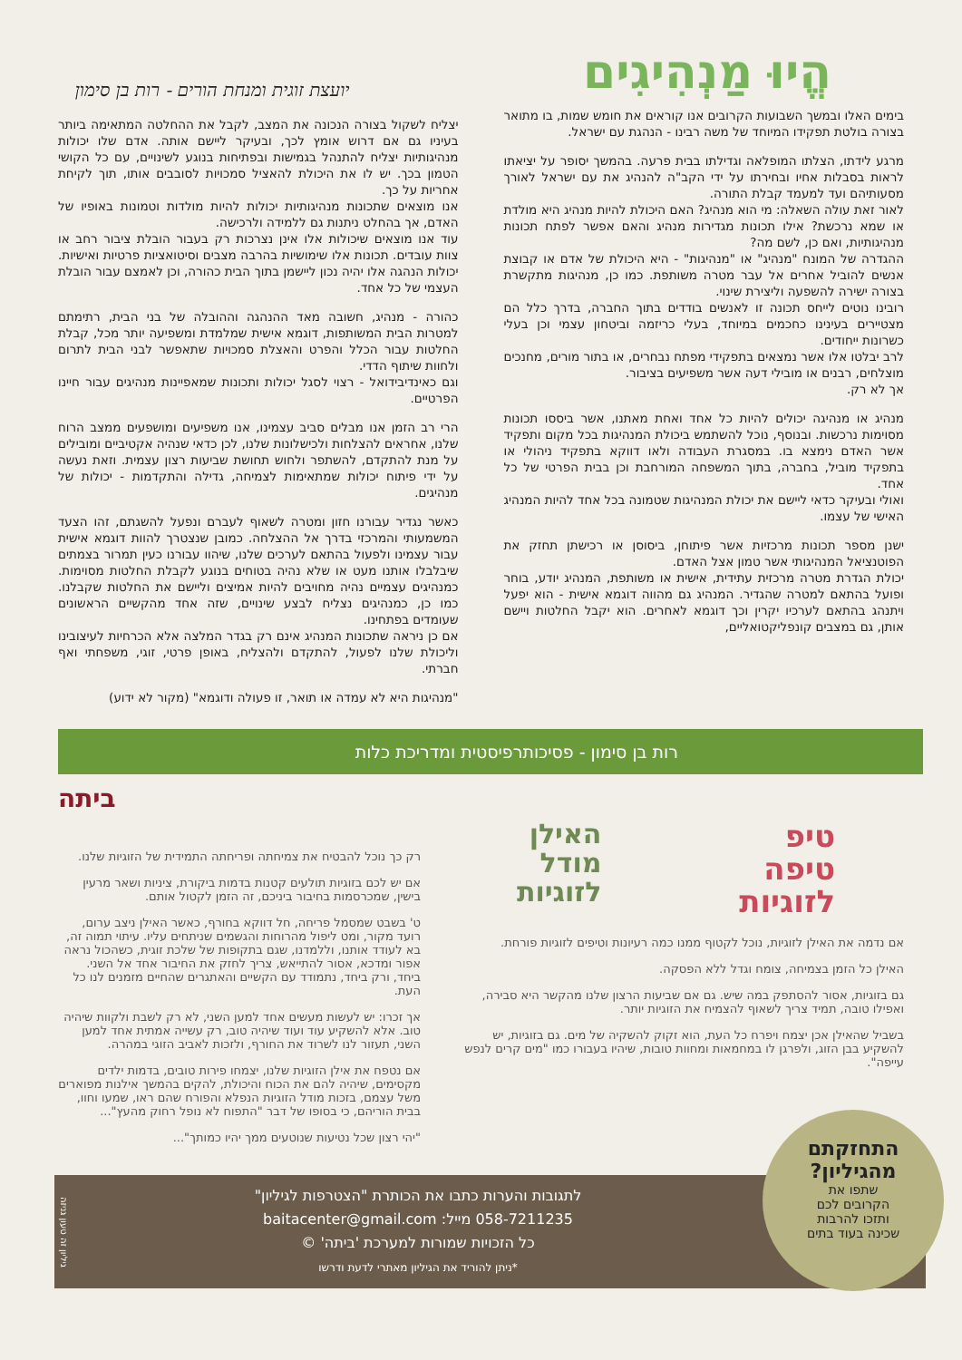הֱיוּ מַנְהִיגִים
בימים האלו ובמשך השבועות הקרובים אנו קוראים את חומש שמות, בו מתואר בצורה בולטת תפקידו המיוחד של משה רבינו - הנהגת עם ישראל.
מרגע לידתו, הצלתו המופלאה וגדילתו בבית פרעה. בהמשך יסופר על יציאתו לראות בסבלות אחיו ובחירתו על ידי הקב"ה להנהיג את עם ישראל לאורך מסעותיהם ועד למעמד קבלת התורה.
לאור זאת עולה השאלה: מי הוא מנהיג? האם היכולת להיות מנהיג היא מולדת או שמא נרכשת? אילו תכונות מגדירות מנהיג והאם אפשר לפתח תכונות מנהיגותיות, ואם כן, לשם מה?
ההגדרה של המונח "מנהיג" או "מנהיגות" - היא היכולת של אדם או קבוצת אנשים להוביל אחרים אל עבר מטרה משותפת. כמו כן, מנהיגות מתקשרת בצורה ישירה להשפעה וליצירת שינוי.
רובינו נוטים לייחס תכונה זו לאנשים בודדים בתוך החברה, בדרך כלל הם מצטיירים בעינינו כחכמים במיוחד, בעלי כריזמה וביטחון עצמי וכן בעלי כשרונות ייחודים.
לרב יבלטו אלו אשר נמצאים בתפקידי מפתח נבחרים, או בתור מורים, מחנכים מוצלחים, רבנים או מובילי דעה אשר משפיעים בציבור.
אך לא רק.
מנהיג או מנהיגה יכולים להיות כל אחד ואחת מאתנו, אשר ביססו תכונות מסוימות נרכשות. ובנוסף, נוכל להשתמש ביכולת המנהיגות בכל מקום ותפקיד אשר האדם נימצא בו. במסגרת העבודה ולאו דווקא בתפקיד ניהולי או בתפקיד מוביל, בחברה, בתוך המשפחה המורחבת וכן בבית הפרטי של כל אחד.
ואולי ובעיקר כדאי ליישם את יכולת המנהיגות שטמונה בכל אחד להיות המנהיג האישי של עצמו.
ישנן מספר תכונות מרכזיות אשר פיתוחן, ביסוסן או רכישתן תחזק את הפוטנציאל המנהיגותי אשר טמון אצל האדם.
יכולת הגדרת מטרה מרכזית עתידית, אישית או משותפת, המנהיג יודע, בוחר ופועל בהתאם למטרה שהגדיר. המנהיג גם מהווה דוגמא אישית - הוא יפעל ויתנהג בהתאם לערכיו יקרין וכך דוגמא לאחרים. הוא יקבל החלטות ויישם אותן, גם במצבים קונפליקטואליים,
יועצת זוגית ומנחת הורים - רות בן סימון
יצליח לשקול בצורה הנכונה את המצב, לקבל את ההחלטה המתאימה ביותר בעיניו גם אם דרוש אומץ לכך, ובעיקר ליישם אותה. אדם שלו יכולות מנהיגותיות יצליח להתנהל בגמישות ובפתיחות בנוגע לשינויים, עם כל הקושי הטמון בכך. יש לו את היכולת להאציל סמכויות לסובבים אותו, תוך לקיחת אחריות על כך.
אנו מוצאים שתכונות מנהיגותיות יכולות להיות מולדות וטמונות באופיו של האדם, אך בהחלט ניתנות גם ללמידה ולרכישה.
עוד אנו מוצאים שיכולות אלו אינן נצרכות רק בעבור הובלת ציבור רחב או צוות עובדים. תכונות אלו שימושיות בהרבה מצבים וסיטואציות פרטיות ואישיות. יכולות הנהגה אלו יהיה נכון ליישמן בתוך הבית כהורה, וכן לאמצם עבור הובלת העצמי של כל אחד.
כהורה - מנהיג, חשובה מאד ההנהגה וההובלה של בני הבית, רתימתם למטרות הבית המשותפות, דוגמא אישית שמלמדת ומשפיעה יותר מכל, קבלת החלטות עבור הכלל והפרט והאצלת סמכויות שתאפשר לבני הבית לתרום ולחוות שיתוף הדדי.
וגם כאינדיבידואל - רצוי לסגל יכולות ותכונות שמאפיינות מנהיגים עבור חיינו הפרטיים.
הרי רב הזמן אנו מבלים סביב עצמינו, אנו משפיעים ומושפעים ממצב הרוח שלנו, אחראים להצלחות ולכישלונות שלנו, לכן כדאי שנהיה אקטיביים ומובילים על מנת להתקדם, להשתפר ולחוש תחושת שביעות רצון עצמית. וזאת נעשה על ידי פיתוח יכולות שמתאימות לצמיחה, גדילה והתקדמות - יכולות של מנהיגים.
כאשר נגדיר עבורנו חזון ומטרה לשאוף לעברם ונפעל להשגתם, זהו הצעד המשמעותי והמרכזי בדרך אל ההצלחה. כמובן שנצטרך להוות דוגמא אישית עבור עצמינו ולפעול בהתאם לערכים שלנו, שיהוו עבורנו כעין תמרור בצמתים שיבלבלו אותנו מעט או שלא נהיה בטוחים בנוגע לקבלת החלטות מסוימות. כמנהיגים עצמיים נהיה מחויבים להיות אמיצים וליישם את החלטות שקבלנו. כמו כן, כמנהיגים נצליח לבצע שינויים, שזה אחד מהקשיים הראשונים שעומדים בפתחינו.
אם כן ניראה שתכונות המנהיג אינם רק בגדר המלצה אלא הכרחיות לעיצובינו וליכולת שלנו לפעול, להתקדם ולהצליח, באופן פרטי, זוגי, משפחתי ואף חברתי.
"מנהיגות היא לא עמדה או תואר, זו פעולה ודוגמא" (מקור לא ידוע)
רות בן סימון - פסיכותרפיסטית ומדריכת כלות
טיפ
טיפה
לזוגיות
האילן
מודל
לזוגיות
אם נדמה את האילן לזוגיות, נוכל לקטוף ממנו כמה רעיונות וטיפים לזוגיות פורחת.
האילן כל הזמן בצמיחה, צומח וגדל ללא הפסקה.
גם בזוגיות, אסור להסתפק במה שיש. גם אם שביעות הרצון שלנו מהקשר היא סבירה, ואפילו טובה, תמיד צריך לשאוף להצמיח את הזוגיות יותר.
בשביל שהאילן אכן יצמח ויפרח כל העת, הוא זקוק להשקיה של מים. גם בזוגיות, יש להשקיע בבן הזוג, ולפרגן לו במחמאות ומחוות טובות, שיהיו בעבורו כמו "מים קרים לנפש עייפה".
ביתה
רק כך נוכל להבטיח את צמיחתה ופריחתה התמידית של הזוגיות שלנו.
אם יש לכם בזוגיות תולעים קטנות בדמות ביקורת, ציניות ושאר מרעין בישין, שמכרסמות בחיבור ביניכם, זה הזמן לקטול אותם.
ט' בשבט שמסמל פריחה, חל דווקא בחורף, כאשר האילן ניצב ערום, רועד מקור, ומט ליפול מהרוחות והגשמים שניתחים עליו. עיתוי תמוה זה, בא לעודד אותנו, וללמדנו, שגם בתקופות של שלכת זוגית, כשהכול נראה אפור ומדכא, אסור להתייאש, צריך לחזק את החיבור אחד אל השני. ביחד, ורק ביחד, נתמודד עם הקשיים והאתגרים שהחיים מזמנים לנו כל העת.
אך זכרו: יש לעשות מעשים אחד למען השני, לא רק לשבת ולקוות שיהיה טוב. אלא להשקיע עוד ועוד שיהיה טוב, רק עשייה אמתית אחד למען השני, תעזור לנו לשרוד את החורף, ולזכות לאביב הזוגי במהרה.
אם נטפח את אילן הזוגיות שלנו, יצמחו פירות טובים, בדמות ילדים מקסימים, שיהיה להם את הכוח והיכולת, להקים בהמשך אילנות מפוארים משל עצמם, בזכות מודל הזוגיות הנפלא והפורח שהם ראו, שמעו וחוו, בבית הוריהם, כי בסופו של דבר "התפוח לא נופל רחוק מהעץ"...
"יהי רצון שכל נטיעות שנוטעים ממך יהיו כמותך"...
התחזקתם
מהגיליון?
שתפו את
הקרובים לכם
ותזכו להרבות
שכינה בעוד בתים
לתגובות והערות כתבו את הכותרת "הצטרפות לגיליון"
058-7211235 מייל: baitacenter@gmail.com
כל הזכויות שמורות למערכת 'ביתה' ©
*ניתן להוריד את הגיליון מאתרי לדעת ודרשו
גיליון זה טעון גניזה